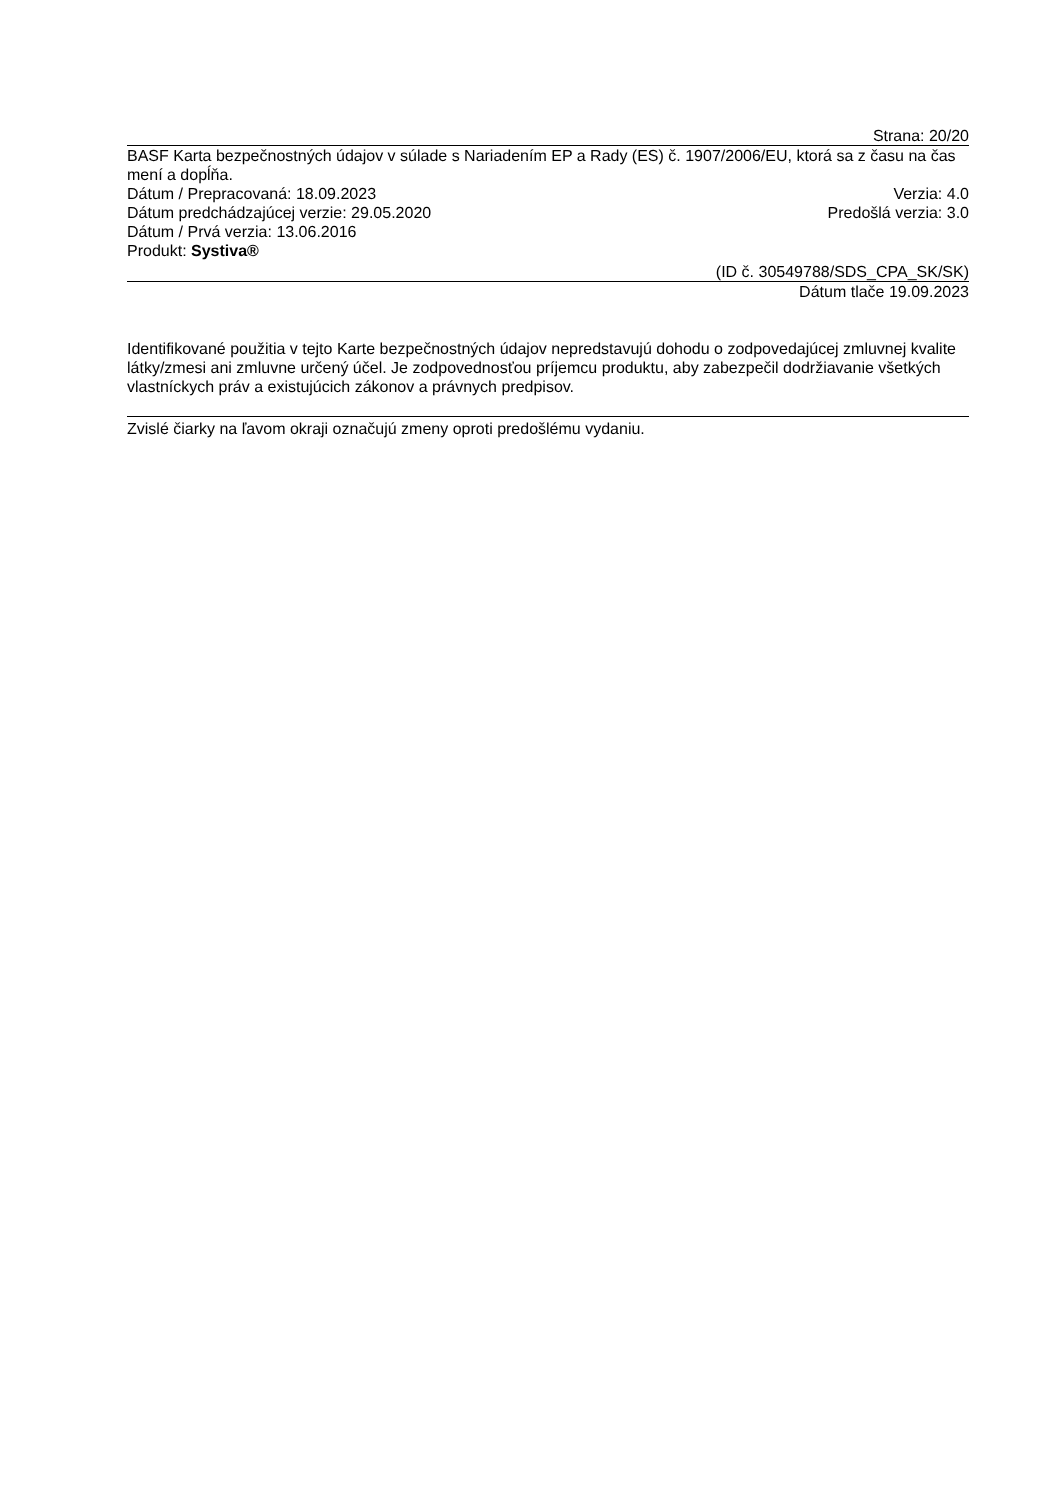Strana: 20/20
BASF Karta bezpečnostných údajov v súlade s Nariadením EP a Rady (ES) č. 1907/2006/EU, ktorá sa z času na čas mení a dopĺňa.
Dátum / Prepracovaná: 18.09.2023 Verzia: 4.0
Dátum predchádzajúcej verzie: 29.05.2020 Predošlá verzia: 3.0
Dátum / Prvá verzia: 13.06.2016
Produkt: Systiva®
(ID č. 30549788/SDS_CPA_SK/SK)
Dátum tlače 19.09.2023
Identifikované použitia v tejto Karte bezpečnostných údajov nepredstavujú dohodu o zodpovedajúcej zmluvnej kvalite látky/zmesi ani zmluvne určený účel. Je zodpovednosťou príjemcu produktu, aby zabezpečil dodržiavanie všetkých vlastníckych práv a existujúcich zákonov a právnych predpisov.
Zvislé čiarky na ľavom okraji označujú zmeny oproti predošlému vydaniu.